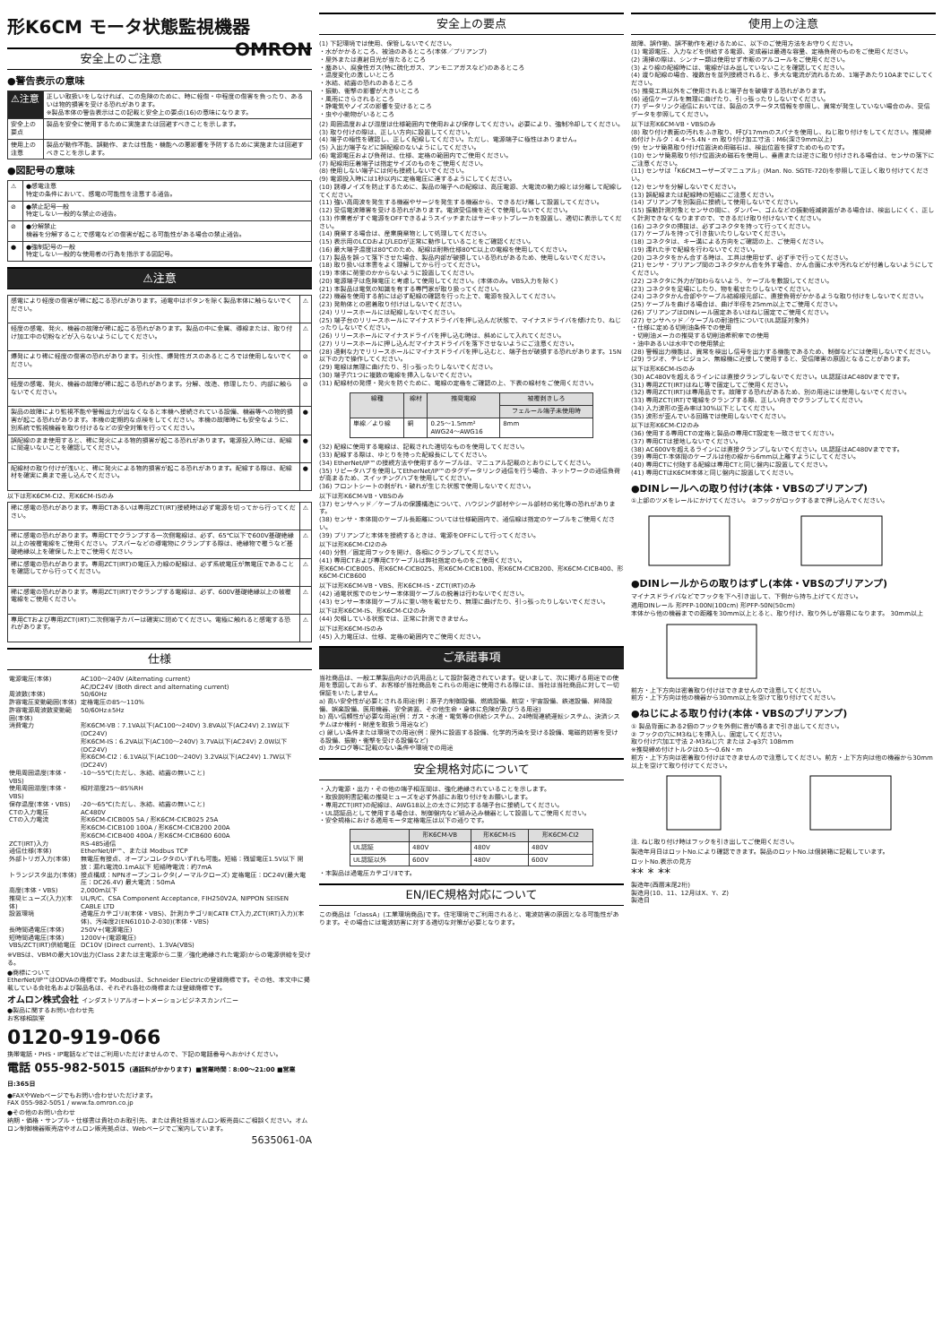形K6CM モータ状態監視機器 OMRON
安全上のご注意
●警告表示の意味
| ⚠注意 | 正しい取扱いをしなければ、この危険のために、時に軽傷・中程度の傷害を負ったり、あるいは物的損害を受ける恐れがあります。 ※製品本体の警告表示はこの記載と安全上の要点(16)の意味になります。 |
| 安全上の要点 | 製品を安全に使用するために実施または回避すべきことを示します。 |
| 使用上の注意 | 製品が動作不能、誤動作、または性能・機能への悪影響を予防するために実施または回避すべきことを示します。 |
●図記号の意味
| ⚠ | ●感電注意 特定の条件において、感電の可能性を注意する通告。 |
| ⊘ | ●禁止記号一般 特定しない一般的な禁止の通告。 |
| ⊘ | ●分解禁止 機器を分解することで感電などの傷害が起こる可能性がある場合の禁止通告。 |
| ● | ●強制記号の一般 特定しない一般的な使用者の行為を指示する図記号。 |
⚠注意
| 感電により軽度の傷害が稀に起こる恐れがあります。通電中はボタンを除く製品本体に触らないでください。 | ⚠ |
| 軽度の感電、発火、機器の故障が稀に起こる恐れがあります。製品の中に金属、導線または、取り付け加工中の切粉などが入らないようにしてください。 | ⚠ |
| 爆発により稀に軽度の傷害の恐れがあります。引火性、爆発性ガスのあるところでは使用しないでください。 | ⊘ |
| 軽度の感電、発火、機器の故障が稀に起こる恐れがあります。分解、改造、修理したり、内部に触らないでください。 | ⊘ |
| 製品の故障により監視不能や警報出力が出なくなると本機へ接続されている設備、機器等への物的損害が起こる恐れがあります。本機の定期的な点検をしてください。本機の故障時にも安全なように、別系統で監視機器を取り付けるなどの安全対策を行ってください。 | ● |
| 誤配線のまま使用すると、稀に発火による物的損害が起こる恐れがあります。電源投入時には、配線に間違いないことを確認してください。 | ● |
| 配線材の取り付けが浅いと、稀に発火による物的損害が起こる恐れがあります。配線する際は、配線材を確実に奥まで差し込んでください。 | ● |
以下は形K6CM-CI2、形K6CM-ISのみ
| 稀に感電の恐れがあります。専用CTあるいは専用ZCT(IRT)接続時は必ず電源を切ってから行ってください。 | ⚠ |
| 稀に感電の恐れがあります。専用CTでクランプする一次側電線は、必ず、65℃以下で600V基礎絶縁以上の被覆電線をご使用ください。ブスバーなどの導電物にクランプする際は、絶縁物で覆うなど基礎絶縁以上を確保した上でご使用ください。 | ⚠ |
| 稀に感電の恐れがあります。専用ZCT(IRT)の電圧入力線の配線は、必ず系統電圧が無電圧であることを確認してから行ってください。 | ⚠ |
| 稀に感電の恐れがあります。専用ZCT(IRT)でクランプする電線は、必ず、600V基礎絶縁以上の被覆電線をご使用ください。 | ⚠ |
| 専用CTおよび専用ZCT(IRT)二次側端子カバーは確実に閉めてください。電極に触れると感電する恐れがあります。 | ⚠ |
仕様
| 電源電圧(本体) | AC100～240V (Alternating current) AC/DC24V (Both direct and alternating current) |
| 周波数(本体) | 50/60Hz |
| 許容電圧変動範囲(本体) | 定格電圧の85～110% |
| 許容電源周波数変動範囲(本体) | 50/60Hz±5Hz |
| 消費電力 | 形K6CM-VB：7.1VA以下(AC100～240V) 3.8VA以下(AC24V) 2.1W以下(DC24V) 形K6CM-IS：6.2VA以下(AC100～240V) 3.7VA以下(AC24V) 2.0W以下(DC24V) 形K6CM-CI2：6.1VA以下(AC100～240V) 3.2VA以下(AC24V) 1.7W以下(DC24V) |
| 使用周囲温度(本体・VBS) | -10～55℃(ただし、氷結、結露の無いこと) |
| 使用周囲湿度(本体・VBS) | 相対湿度25～85%RH |
| 保存温度(本体・VBS) | -20～65℃(ただし、氷結、結露の無いこと) |
| CTの入力電圧 | AC480V |
| CTの入力電流 | 形K6CM-CICB005 5A / 形K6CM-CICB025 25A 形K6CM-CICB100 100A / 形K6CM-CICB200 200A 形K6CM-CICB400 400A / 形K6CM-CICB600 600A |
| ZCT(IRT)入力 | RS-485通信 |
| 通信仕様(本体) | EtherNet/IP™、または Modbus TCP |
| 外部トリガ入力(本体) | 無電圧有接点、オープンコレクタのいずれも可能。短絡：残留電圧1.5V以下 開放：漏れ電流0.1mA以下 短絡時電流：約7mA |
| トランジスタ出力(本体) | 接点構成：NPNオープンコレクタ(ノーマルクローズ) 定格電圧：DC24V(最大電圧：DC26.4V) 最大電流：50mA |
| 高度(本体・VBS) | 2,000m以下 |
| 推奨ヒューズ(入力)(本体) | UL/R/C、CSA Component Acceptance, FIH250V2A, NIPPON SEISEN CABLE LTD |
| 設置環境 | 過電圧カテゴリⅡ(本体・VBS)、計測カテゴリⅡ(CATⅡ CT入力,ZCT(IRT)入力)(本体)、汚染度2(EN61010-2-030)(本体・VBS) |
| 長時間過電圧(本体) | 250V+(電源電圧) |
| 短時間過電圧(本体) | 1200V+(電源電圧) |
| VBS/ZCT(IRT)供給電圧 | DC10V (Direct current)、1.3VA(VBS) |
※VBSは、VBMの最大10V出力(Class 2または主電源から二重／強化絶縁された電源)からの電源供給を受ける。
●商標について
EtherNet/IP™はODVAの商標です。Modbusは、Schneider Electricの登録商標です。その他、本文中に掲載している会社名および製品名は、それぞれ各社の商標または登録商標です。
オムロン株式会社 インダストリアルオートメーションビジネスカンパニー
●製品に関するお問い合わせ先
お客様相談室
0120-919-066
携帯電話・PHS・IP電話などではご利用いただけませんので、下記の電話番号へおかけください。
電話 055-982-5015 (通話料がかかります) ■営業時間：8:00～21:00 ■営業日:365日
●FAXやWebページでもお問い合わせいただけます。
FAX 055-982-5051 / www.fa.omron.co.jp
●その他のお問い合わせ
納期・価格・サンプル・仕様書は貴社のお取引先、または貴社担当オムロン販売員にご相談ください。オムロン制御機器販売店やオムロン販売拠点は、Webページでご案内しています。
5635061-0A
安全上の要点
(1) 下記環境では使用、保管しないでください。
・水がかかるところ、被油のあるところ(本体／プリアンプ)
・屋外または直射日光が当たるところ
・塵あい、腐食性ガス(特に硫化ガス、アンモニアガスなど)のあるところ
・温度変化の激しいところ
・氷結、結露の恐れのあるところ
・振動、衝撃の影響が大きいところ
・風雨にさらされるところ
・静電気やノイズの影響を受けるところ
・虫や小動物がいるところ
(2) 周囲温度および湿度は仕様範囲内で使用および保存してください。必要により、強制冷却してください。
(3) 取り付けの際は、正しい方向に設置してください。
(4) 端子の極性を確認し、正しく配線してください。ただし、電源端子に極性はありません。
(5) 入出力端子などに誤配線のないようにしてください。
(6) 電源電圧および負荷は、仕様、定格の範囲内でご使用ください。
(7) 配線用圧着端子は指定サイズのものをご使用ください。
(8) 使用しない端子には何も接続しないでください。
(9) 電源投入時には1秒以内に定格電圧に達するようにしてください。
(10) 誘導ノイズを防止するために、製品の端子への配線は、高圧電源、大電流の動力線とは分離して配線してください。
(11) 強い高周波を発生する機器やサージを発生する機器から、できるだけ離して設置してください。
(12) 受信電波障害を受ける恐れがあります。電波受信機を近くで使用しないでください。
(13) 作業者がすぐ電源をOFFできるようスイッチまたはサーキットブレーカを設置し、適切に表示してください。
(14) 廃棄する場合は、産業廃棄物として処理してください。
(15) 表示用のLCDおよびLEDが正常に動作していることをご確認ください。
(16) 最大端子温度は80℃のため、配線は耐熱仕様80℃以上の電線を使用してください。
(17) 製品を誤って落下させた場合、製品内部が破損している恐れがあるため、使用しないでください。
(18) 取り扱いは本書をよく理解してから行ってください。
(19) 本体に荷重のかからないように設置してください。
(20) 電源端子は危険電圧と考慮して使用してください。(本体のみ。VBS入力を除く)
(21) 本製品は電気の知識を有する専門家が取り扱ってください。
(22) 機器を使用する前には必ず配線の確認を行った上で、電源を投入してください。
(23) 発熱体との密着取り付けはしないでください。
(24) リリースホールには配線しないでください。
(25) 端子台のリリースホールにマイナスドライバを押し込んだ状態で、マイナスドライバを傾けたり、ねじったりしないでください。
(26) リリースホールにマイナスドライバを押し込む時は、斜めにして入れてください。
(27) リリースホールに押し込んだマイナスドライバを落下させないようにご注意ください。
(28) 過剰な力でリリースホールにマイナスドライバを押し込むと、端子台が破損する恐れがあります。15N以下の力で操作してください。
(29) 電線は無理に曲げたり、引っ張ったりしないでください。
(30) 端子穴1つに複数の電線を挿入しないでください。
(31) 配線材の発煙・発火を防ぐために、電線の定格をご確認の上、下表の線材をご使用ください。
| 線種 | 線材 | 推奨電線 | 被覆剥きしろ |
| --- | --- | --- | --- |
| | | | フェルール端子未使用時 |
| 単線／より線 | 銅 | 0.25～1.5mm² AWG24～AWG16 | 8mm |
(32) 配線に使用する電線は、記載された適切なものを使用してください。
(33) 配線する際は、ゆとりを持った配線長にしてください。
(34) EtherNet/IP™の接続方法や使用するケーブルは、マニュアル記載のとおりにしてください。
(35) リピータハブを使用してEtherNet/IP™のタグデータリンク通信を行う場合、ネットワークの通信負荷が高まるため、スイッチングハブを使用してください。
(36) フロントシートの剥がれ・破れが生じた状態で使用しないでください。
以下は形K6CM-VB・VBSのみ
(37) センサヘッド／ケーブルの保護構造について、ハウジング部材やシール部材の劣化等の恐れがあります。
(38) センサ・本体間のケーブル長距離については仕様範囲内で、通信線は指定のケーブルをご使用ください。
(39) プリアンプと本体を接続するときは、電源をOFFにして行ってください。
以下は形K6CM-CI2のみ
(40) 分割／固定用フックを開け、各相にクランプしてください。
(41) 専用CTおよび専用CTケーブルは弊社指定のものをご使用ください。
形K6CM-CICB005、形K6CM-CICB025、形K6CM-CICB100、形K6CM-CICB200、形K6CM-CICB400、形K6CM-CICB600
以下は形K6CM-VB・VBS、形K6CM-IS・ZCT(IRT)のみ
(42) 通電状態でのセンサー本体間ケーブルの脱着は行わないでください。
(43) センサー本体間ケーブルに重い物を載せたり、無理に曲げたり、引っ張ったりしないでください。
以下は形K6CM-IS、形K6CM-CI2のみ
(44) 欠相している状態では、正常に計測できません。
以下は形K6CM-ISのみ
(45) 入力電圧は、仕様、定格の範囲内でご使用ください。
ご承諾事項
当社商品は、一般工業製品向けの汎用品として設計製造されています。従いまして、次に掲げる用途での使用を意図しておらず、お客様が当社商品をこれらの用途に使用される際には、当社は当社商品に対して一切保証をいたしません。
a) 高い安全性が必要とされる用途(例：原子力制御設備、燃焼設備、航空・宇宙設備、鉄道設備、昇降設備、娯楽設備、医用機器、安全装置、その他生命・身体に危険が及びうる用途)
b) 高い信頼性が必要な用途(例：ガス・水道・電気等の供給システム、24時間連続運転システム、決済システムほか権利・財産を取扱う用途など)
c) 厳しい条件または環境での用途(例：屋外に設置する設備、化学的汚染を受ける設備、電磁的妨害を受ける設備、振動・衝撃を受ける設備など)
d) カタログ等に記載のない条件や環境での用途
安全規格対応について
・入力電源・出力・その他の端子相互間は、強化絶縁されていることを示します。
・取扱説明書記載の推奨ヒューズを必ず外部にお取り付けをお願いします。
・専用ZCT(IRT)の配線は、AWG18以上の太さに対応する端子台に接続してください。
・UL認証品として使用する場合は、制御盤内など組み込み機器として設置してご使用ください。
・安全規格における適用モータ定格電圧は以下の通りです。
| | 形K6CM-VB | 形K6CM-IS | 形K6CM-CI2 |
| --- | --- | --- | --- |
| UL認証 | 480V | 480V | 480V |
| UL認証以外 | 600V | 480V | 600V |
・本製品は過電圧カテゴリⅡです。
EN/IEC規格対応について
この商品は「classA」(工業環境商品)です。住宅環境でご利用されると、電波妨害の原因となる可能性があります。その場合には電波妨害に対する適切な対策が必要となります。
使用上の注意
故障、誤作動、誤不動作を避けるために、以下のご使用方法をお守りください。
(1) 電源電圧、入力などを供給する電源、変成器は最適な容量、定格負荷のものをご使用ください。
(2) 清掃の際は、シンナー類は使用せず市販のアルコールをご使用ください。
(3) より線の配線時には、電線がはみ出していないことを確認してください。
(4) 渡り配線の場合、複数台を並列接続されると、多大な電流が流れるため、1端子あたり10Aまでにしてください。
(5) 推奨工具以外をご使用されると端子台を破壊する恐れがあります。
(6) 通信ケーブルを無理に曲げたり、引っ張ったりしないでください。
(7) データリンク通信においては、製品のステータス情報を参照し、異常が発生していない場合のみ、受信データを参照してください。
以下は形K6CM-VB・VBSのみ
(8) 取り付け表面の汚れをふき取り、呼び17mmのスパナを使用し、ねじ取り付けをしてください。推奨締め付けトルク：4.4～5.4N・m 取り付け加工寸法：M6(深さ9mm以上)
(9) センサ簡易取り付け位置決め用磁石は、検出位置を探すためのものです。
(10) センサ簡易取り付け位置決め磁石を使用し、垂直または逆さに取り付けされる場合は、センサの落下にご注意ください。
(11) センサは「K6CMユーザーズマニュアル」(Man. No. SGTE-720)を参照して正しく取り付けてください。
(12) センサを分解しないでください。
(13) 誤配線または配線時の短絡にご注意ください。
(14) プリアンプを別製品に接続して使用しないでください。
(15) 振動計測対象とセンサの間に、ダンパー、ゴムなどの振動軽減装置がある場合は、検出しにくく、正しく計測できなくなりますので、できるだけ取り付けないでください。
(16) コネクタの挿抜は、必ずコネクタを持って行ってください。
(17) ケーブルを持って引き抜いたりしないでください。
(18) コネクタは、キー溝による方向をご確認の上、ご使用ください。
(19) 濡れた手で配線を行わないでください。
(20) コネクタをかん合する時は、工具は使用せず、必ず手で行ってください。
(21) センサ・プリアンプ間のコネクタかん合を外す場合、かん合面に水や汚れなどが付着しないようにしてください。
(22) コネクタに外力が加わらないよう、ケーブルを敷設してください。
(23) コネクタを足場にしたり、物を載せたりしないでください。
(24) コネクタかん合部やケーブル結線根元部に、直接負荷がかかるような取り付けをしないでください。
(25) ケーブルを曲げる場合は、曲げ半径を25mm以上でご使用ください。
(26) プリアンプはDINレール固定あるいはねじ固定でご使用ください。
(27) センサヘッド／ケーブルの耐油性について(UL認証対象外)
・仕様に定める切削油条件での使用
・切削油メーカの推奨する切削油希釈率での使用
・油中あるいは水中での使用禁止
(28) 警報出力機能は、異常を検出し信号を出力する機能であるため、制御などには使用しないでください。
(29) ラジオ、テレビジョン、無線機に近接して使用すると、受信障害の原因となることがあります。
以下は形K6CM-ISのみ
(30) AC480Vを超えるラインには直接クランプしないでください。UL認証はAC480Vまでです。
(31) 専用ZCT(IRT)はねじ等で固定してご使用ください。
(32) 専用ZCT(IRT)は専用品です。故障する恐れがあるため、別の用途には使用しないでください。
(33) 専用ZCT(IRT)で電線をクランプする際、正しい向きでクランプしてください。
(34) 入力波形の歪み率は30%以下としてください。
(35) 波形が歪んでいる回路では使用しないでください。
以下は形K6CM-CI2のみ
(36) 使用する専用CTの定格と製品の専用CT設定を一致させてください。
(37) 専用CTは接地しないでください。
(38) AC600Vを超えるラインには直接クランプしないでください。UL認証はAC480Vまでです。
(39) 専用CT-本体間のケーブルは他の線から6mm以上離すようにしてください。
(40) 専用CTに付随する配線は専用CTと同じ盤内に設置してください。
(41) 専用CTはK6CM本体と同じ盤内に設置してください。
●DINレールへの取り付け(本体・VBSのプリアンプ)
①上部のツメをレールにかけてください。 ②フックがロックするまで押し込んでください。
●DINレールからの取りはずし(本体・VBSのプリアンプ)
マイナスドライバなどでフックを下へ引き出して、下側から持ち上げてください。
適用DINレール 形PFP-100N(100cm) 形PFP-50N(50cm)
本体から他の機器までの距離を30mm以上とると、取り付け、取り外しが容易になります。 30mm以上
前方・上下方向は密着取り付けはできませんので注意してください。
前方・上下方向は他の機器から30mm以上を空けて取り付けてください。
●ねじによる取り付け(本体・VBSのプリアンプ)
① 製品背面にある2個のフックを外側に音が鳴るまで引き出してください。
② フックの穴にM3ねじを挿入し、固定してください。
取り付け穴加工寸法 2-M3ねじ穴 または 2-φ3穴 108mm
※推奨締め付けトルクは0.5～0.6N・m
前方・上下方向は密着取り付けはできませんので注意してください。前方・上下方向は他の機器から30mm以上を空けて取り付けてください。
注. ねじ取り付け時はフックを引き出してご使用ください。
製造年月日はロットNo.により確認できます。製品のロットNo.は個装箱に記載しています。
ロットNo.表示の見方
** * **
製造年(西暦末尾2桁)
製造月(10、11、12月はX、Y、Z)
製造日